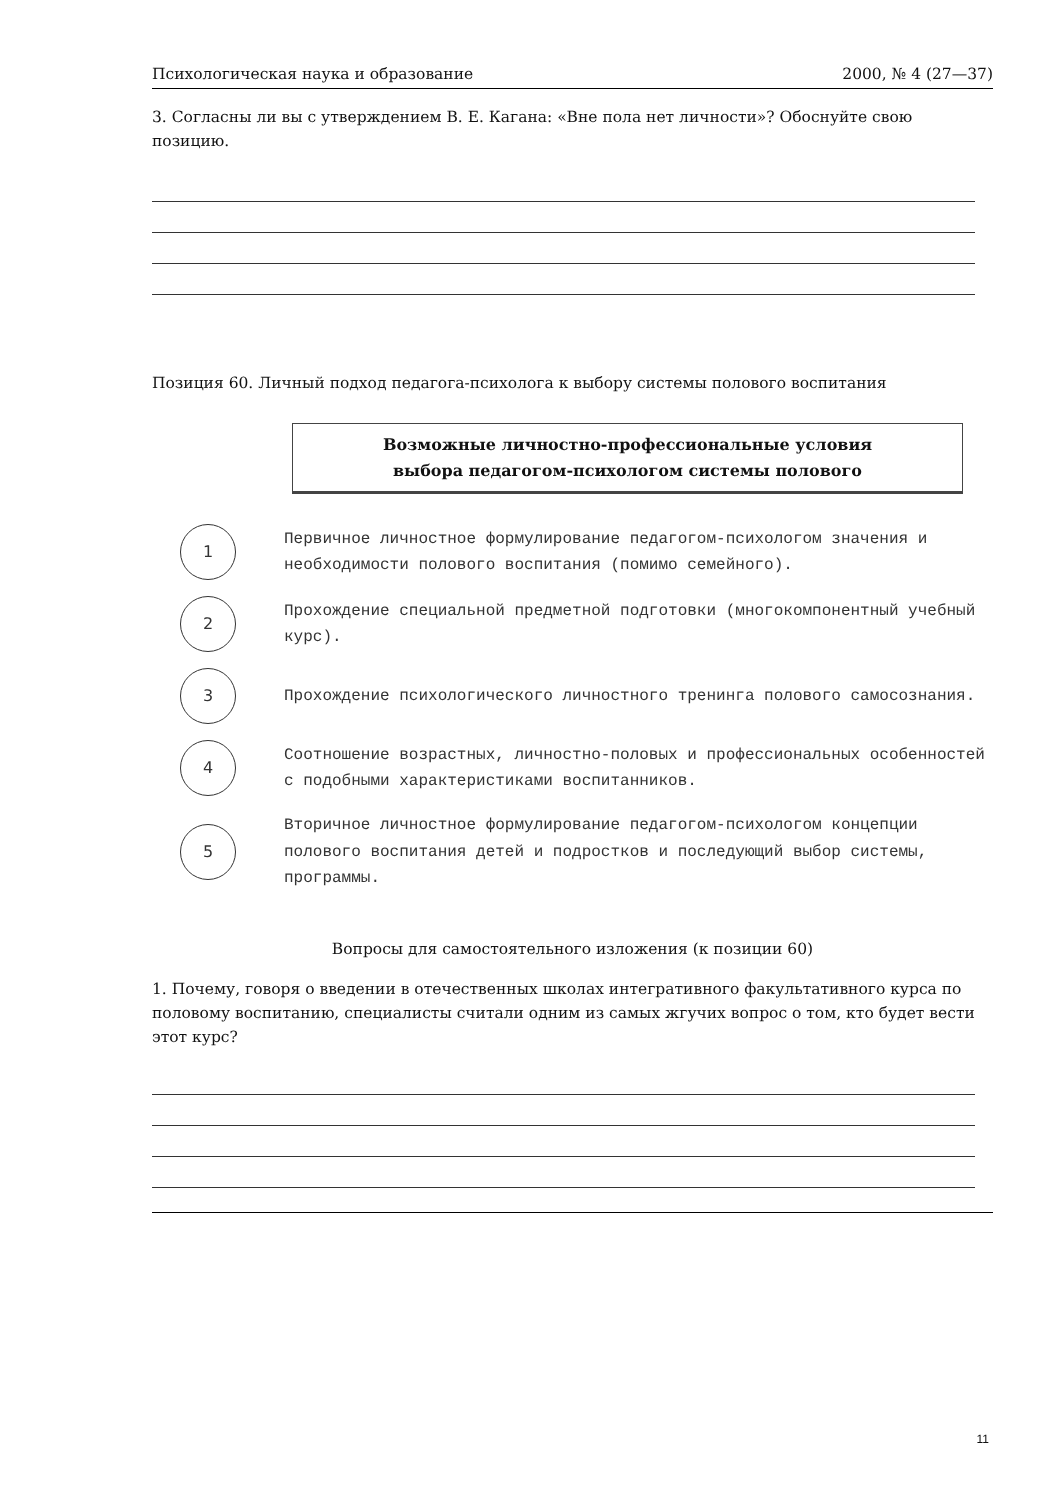Психологическая наука и образование 2000, № 4 (27—37)
3. Согласны ли вы с утверждением В. Е. Кагана: «Вне пола нет личности»? Обоснуйте свою позицию.
Позиция 60. Личный подход педагога-психолога к выбору системы полового воспитания
Возможные личностно-профессиональные условия
выбора педагогом-психологом системы полового
1
Первичное личностное формулирование педагогом-психологом значения и необходимости полового воспитания (помимо семейного).
2
Прохождение специальной предметной подготовки (многокомпонентный учебный курс).
3
Прохождение психологического личностного тренинга полового самосознания.
4
Соотношение возрастных, личностно-половых и профессиональных особенностей с подобными характеристиками воспитанников.
5
Вторичное личностное формулирование педагогом-психологом концепции полового воспитания детей и подростков и последующий выбор системы, программы.
Вопросы для самостоятельного изложения (к позиции 60)
1. Почему, говоря о введении в отечественных школах интегративного факультативного курса по половому воспитанию, специалисты считали одним из самых жгучих вопрос о том, кто будет вести этот курс?
11